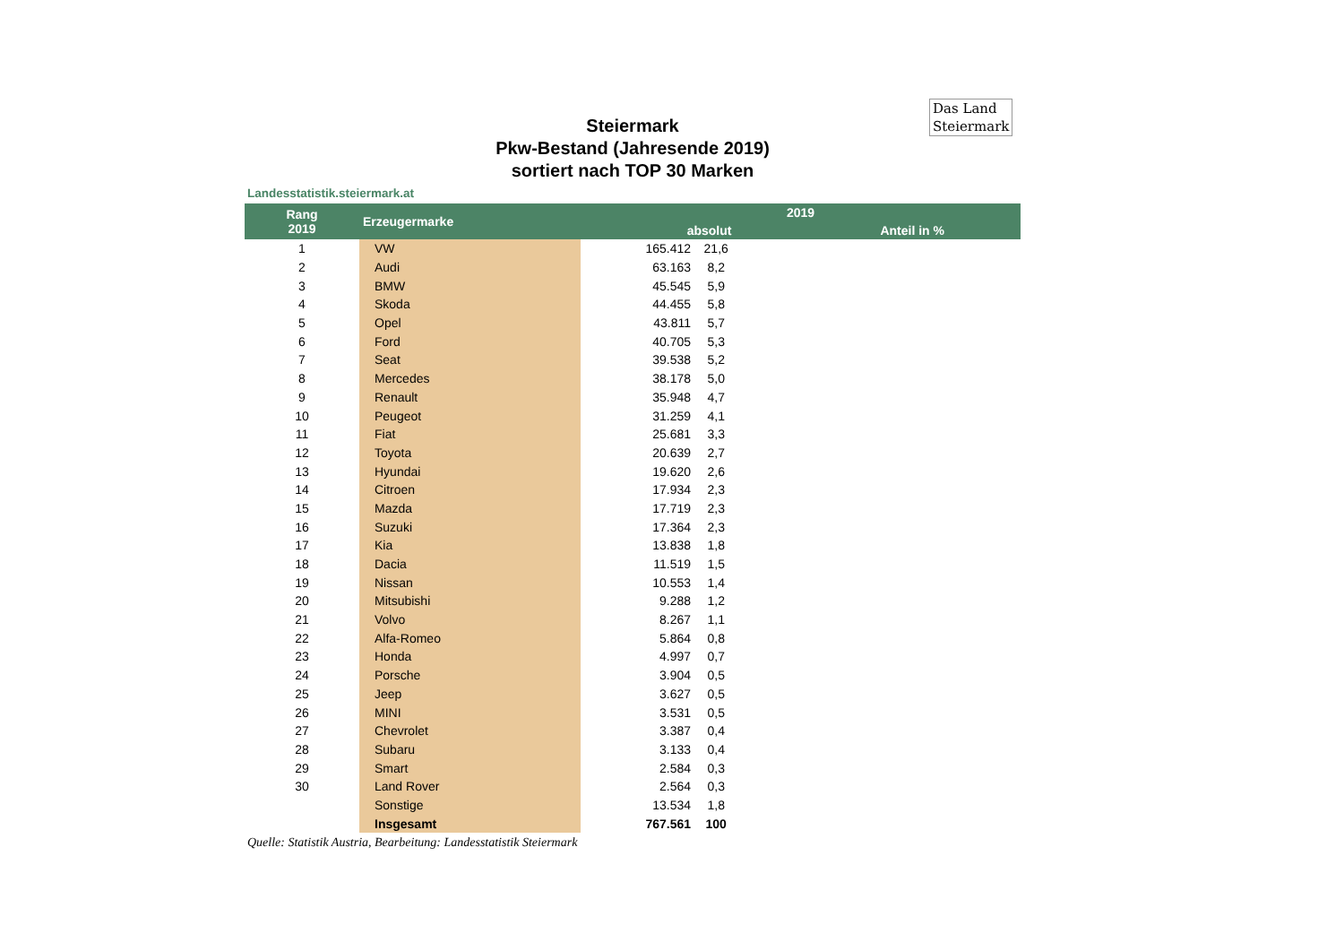Das Land
Steiermark
Steiermark
Pkw-Bestand (Jahresende 2019)
sortiert nach TOP 30 Marken
Landesstatistik.steiermark.at
| Rang 2019 | Erzeugermarke | 2019 | | |
| --- | --- | --- | --- | --- |
| | | absolut | | Anteil in % |
| 1 | VW | 165.412 | 21,6 | |
| 2 | Audi | 63.163 | 8,2 | |
| 3 | BMW | 45.545 | 5,9 | |
| 4 | Skoda | 44.455 | 5,8 | |
| 5 | Opel | 43.811 | 5,7 | |
| 6 | Ford | 40.705 | 5,3 | |
| 7 | Seat | 39.538 | 5,2 | |
| 8 | Mercedes | 38.178 | 5,0 | |
| 9 | Renault | 35.948 | 4,7 | |
| 10 | Peugeot | 31.259 | 4,1 | |
| 11 | Fiat | 25.681 | 3,3 | |
| 12 | Toyota | 20.639 | 2,7 | |
| 13 | Hyundai | 19.620 | 2,6 | |
| 14 | Citroen | 17.934 | 2,3 | |
| 15 | Mazda | 17.719 | 2,3 | |
| 16 | Suzuki | 17.364 | 2,3 | |
| 17 | Kia | 13.838 | 1,8 | |
| 18 | Dacia | 11.519 | 1,5 | |
| 19 | Nissan | 10.553 | 1,4 | |
| 20 | Mitsubishi | 9.288 | 1,2 | |
| 21 | Volvo | 8.267 | 1,1 | |
| 22 | Alfa-Romeo | 5.864 | 0,8 | |
| 23 | Honda | 4.997 | 0,7 | |
| 24 | Porsche | 3.904 | 0,5 | |
| 25 | Jeep | 3.627 | 0,5 | |
| 26 | MINI | 3.531 | 0,5 | |
| 27 | Chevrolet | 3.387 | 0,4 | |
| 28 | Subaru | 3.133 | 0,4 | |
| 29 | Smart | 2.584 | 0,3 | |
| 30 | Land Rover | 2.564 | 0,3 | |
| | Sonstige | 13.534 | 1,8 | |
| | Insgesamt | 767.561 | 100 | |
Quelle: Statistik Austria, Bearbeitung: Landesstatistik Steiermark